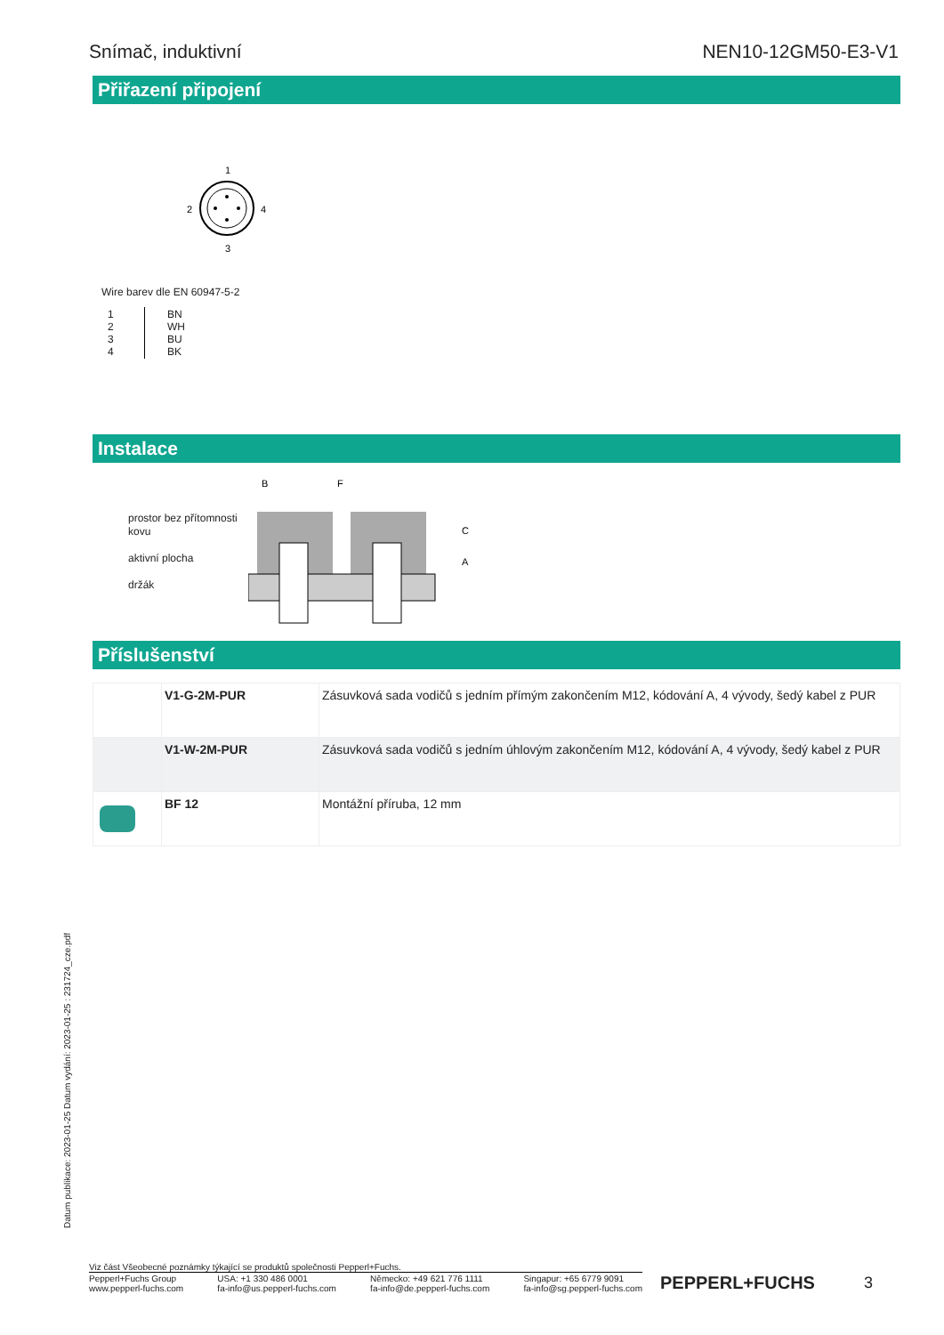Snímač, induktivní NEN10-12GM50-E3-V1
Přiřazení připojení
1
2
4
3
Wire barev dle EN 60947-5-2
| 1 2 3 4 | BN WH BU BK |
Instalace
prostor bez přítomnosti kovu
aktivní plocha
držák
B
F
C
A
Příslušenství
| | V1-G-2M-PUR | Zásuvková sada vodičů s jedním přímým zakončením M12, kódování A, 4 vývody, šedý kabel z PUR |
| | V1-W-2M-PUR | Zásuvková sada vodičů s jedním úhlovým zakončením M12, kódování A, 4 vývody, šedý kabel z PUR |
| | BF 12 | Montážní příruba, 12 mm |
Datum publikace: 2023-01-25 Datum vydání: 2023-01-25 : 231724_cze.pdf
Viz část Všeobecné poznámky týkající se produktů společnosti Pepperl+Fuchs.
Pepperl+Fuchs Group
www.pepperl-fuchs.com USA: +1 330 486 0001
fa-info@us.pepperl-fuchs.com Německo: +49 621 776 1111
fa-info@de.pepperl-fuchs.com Singapur: +65 6779 9091
fa-info@sg.pepperl-fuchs.com
PEPPERL+FUCHS 3